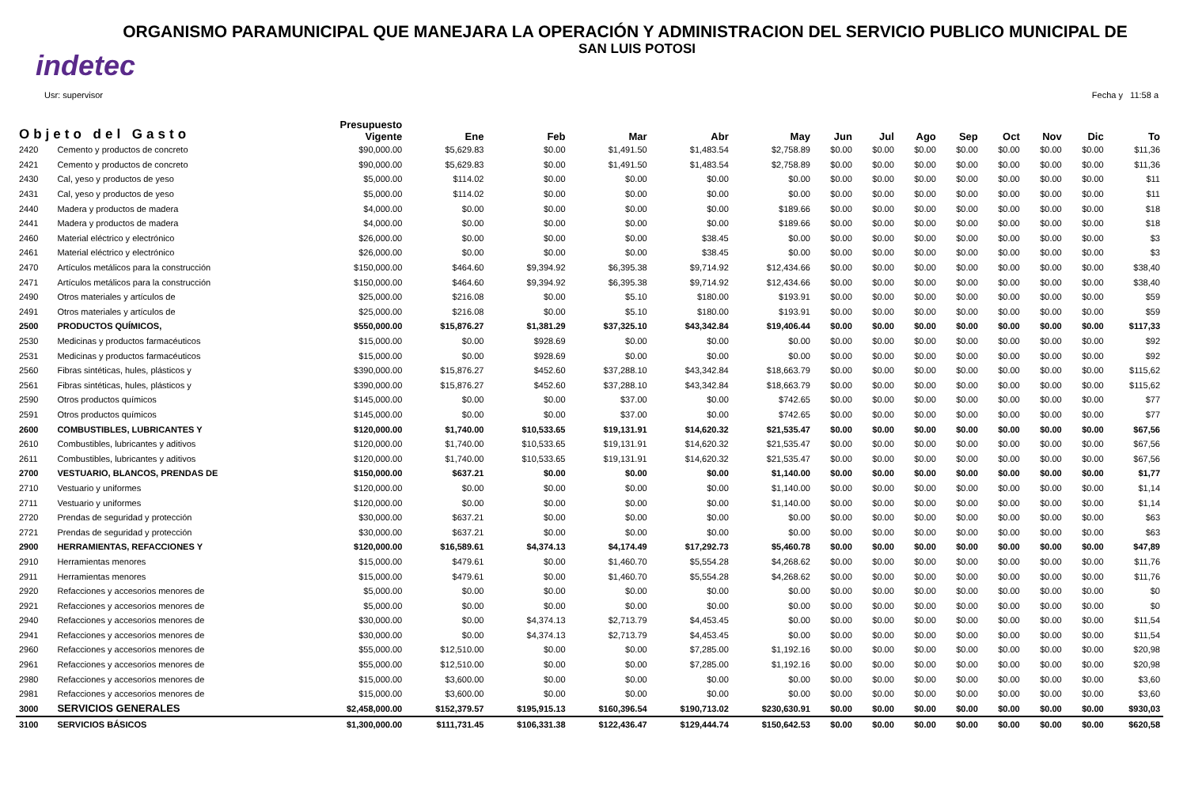ORGANISMO PARAMUNICIPAL QUE MANEJARA LA OPERACIÓN Y ADMINISTRACION DEL SERVICIO PUBLICO MUNICIPAL DE
SAN LUIS POTOSI
indetec
Usr: supervisor Fecha y 11:58 a
| Objeto del Gasto | | Presupuesto Vigente | Ene | Feb | Mar | Abr | May | Jun | Jul | Ago | Sep | Oct | Nov | Dic | To |
| --- | --- | --- | --- | --- | --- | --- | --- | --- | --- | --- | --- | --- | --- | --- | --- |
| 2420 | Cemento y productos de concreto | $90,000.00 | $5,629.83 | $0.00 | $1,491.50 | $1,483.54 | $2,758.89 | $0.00 | $0.00 | $0.00 | $0.00 | $0.00 | $0.00 | $0.00 | $11,36 |
| 2421 | Cemento y productos de concreto | $90,000.00 | $5,629.83 | $0.00 | $1,491.50 | $1,483.54 | $2,758.89 | $0.00 | $0.00 | $0.00 | $0.00 | $0.00 | $0.00 | $0.00 | $11,36 |
| 2430 | Cal, yeso y productos de yeso | $5,000.00 | $114.02 | $0.00 | $0.00 | $0.00 | $0.00 | $0.00 | $0.00 | $0.00 | $0.00 | $0.00 | $0.00 | $0.00 | $11 |
| 2431 | Cal, yeso y productos de yeso | $5,000.00 | $114.02 | $0.00 | $0.00 | $0.00 | $0.00 | $0.00 | $0.00 | $0.00 | $0.00 | $0.00 | $0.00 | $0.00 | $11 |
| 2440 | Madera y productos de madera | $4,000.00 | $0.00 | $0.00 | $0.00 | $0.00 | $189.66 | $0.00 | $0.00 | $0.00 | $0.00 | $0.00 | $0.00 | $0.00 | $18 |
| 2441 | Madera y productos de madera | $4,000.00 | $0.00 | $0.00 | $0.00 | $0.00 | $189.66 | $0.00 | $0.00 | $0.00 | $0.00 | $0.00 | $0.00 | $0.00 | $18 |
| 2460 | Material eléctrico y electrónico | $26,000.00 | $0.00 | $0.00 | $0.00 | $38.45 | $0.00 | $0.00 | $0.00 | $0.00 | $0.00 | $0.00 | $0.00 | $0.00 | $3 |
| 2461 | Material eléctrico y electrónico | $26,000.00 | $0.00 | $0.00 | $0.00 | $38.45 | $0.00 | $0.00 | $0.00 | $0.00 | $0.00 | $0.00 | $0.00 | $0.00 | $3 |
| 2470 | Artículos metálicos para la construcción | $150,000.00 | $464.60 | $9,394.92 | $6,395.38 | $9,714.92 | $12,434.66 | $0.00 | $0.00 | $0.00 | $0.00 | $0.00 | $0.00 | $0.00 | $38,40 |
| 2471 | Artículos metálicos para la construcción | $150,000.00 | $464.60 | $9,394.92 | $6,395.38 | $9,714.92 | $12,434.66 | $0.00 | $0.00 | $0.00 | $0.00 | $0.00 | $0.00 | $0.00 | $38,40 |
| 2490 | Otros materiales y artículos de | $25,000.00 | $216.08 | $0.00 | $5.10 | $180.00 | $193.91 | $0.00 | $0.00 | $0.00 | $0.00 | $0.00 | $0.00 | $0.00 | $59 |
| 2491 | Otros materiales y artículos de | $25,000.00 | $216.08 | $0.00 | $5.10 | $180.00 | $193.91 | $0.00 | $0.00 | $0.00 | $0.00 | $0.00 | $0.00 | $0.00 | $59 |
| 2500 | PRODUCTOS QUÍMICOS, | $550,000.00 | $15,876.27 | $1,381.29 | $37,325.10 | $43,342.84 | $19,406.44 | $0.00 | $0.00 | $0.00 | $0.00 | $0.00 | $0.00 | $0.00 | $117,33 |
| 2530 | Medicinas y productos farmacéuticos | $15,000.00 | $0.00 | $928.69 | $0.00 | $0.00 | $0.00 | $0.00 | $0.00 | $0.00 | $0.00 | $0.00 | $0.00 | $0.00 | $92 |
| 2531 | Medicinas y productos farmacéuticos | $15,000.00 | $0.00 | $928.69 | $0.00 | $0.00 | $0.00 | $0.00 | $0.00 | $0.00 | $0.00 | $0.00 | $0.00 | $0.00 | $92 |
| 2560 | Fibras sintéticas, hules, plásticos y | $390,000.00 | $15,876.27 | $452.60 | $37,288.10 | $43,342.84 | $18,663.79 | $0.00 | $0.00 | $0.00 | $0.00 | $0.00 | $0.00 | $0.00 | $115,62 |
| 2561 | Fibras sintéticas, hules, plásticos y | $390,000.00 | $15,876.27 | $452.60 | $37,288.10 | $43,342.84 | $18,663.79 | $0.00 | $0.00 | $0.00 | $0.00 | $0.00 | $0.00 | $0.00 | $115,62 |
| 2590 | Otros productos químicos | $145,000.00 | $0.00 | $0.00 | $37.00 | $0.00 | $742.65 | $0.00 | $0.00 | $0.00 | $0.00 | $0.00 | $0.00 | $0.00 | $77 |
| 2591 | Otros productos químicos | $145,000.00 | $0.00 | $0.00 | $37.00 | $0.00 | $742.65 | $0.00 | $0.00 | $0.00 | $0.00 | $0.00 | $0.00 | $0.00 | $77 |
| 2600 | COMBUSTIBLES, LUBRICANTES Y | $120,000.00 | $1,740.00 | $10,533.65 | $19,131.91 | $14,620.32 | $21,535.47 | $0.00 | $0.00 | $0.00 | $0.00 | $0.00 | $0.00 | $0.00 | $67,56 |
| 2610 | Combustibles, lubricantes y aditivos | $120,000.00 | $1,740.00 | $10,533.65 | $19,131.91 | $14,620.32 | $21,535.47 | $0.00 | $0.00 | $0.00 | $0.00 | $0.00 | $0.00 | $0.00 | $67,56 |
| 2611 | Combustibles, lubricantes y aditivos | $120,000.00 | $1,740.00 | $10,533.65 | $19,131.91 | $14,620.32 | $21,535.47 | $0.00 | $0.00 | $0.00 | $0.00 | $0.00 | $0.00 | $0.00 | $67,56 |
| 2700 | VESTUARIO, BLANCOS, PRENDAS DE | $150,000.00 | $637.21 | $0.00 | $0.00 | $0.00 | $1,140.00 | $0.00 | $0.00 | $0.00 | $0.00 | $0.00 | $0.00 | $0.00 | $1,77 |
| 2710 | Vestuario y uniformes | $120,000.00 | $0.00 | $0.00 | $0.00 | $0.00 | $1,140.00 | $0.00 | $0.00 | $0.00 | $0.00 | $0.00 | $0.00 | $0.00 | $1,14 |
| 2711 | Vestuario y uniformes | $120,000.00 | $0.00 | $0.00 | $0.00 | $0.00 | $1,140.00 | $0.00 | $0.00 | $0.00 | $0.00 | $0.00 | $0.00 | $0.00 | $1,14 |
| 2720 | Prendas de seguridad y protección | $30,000.00 | $637.21 | $0.00 | $0.00 | $0.00 | $0.00 | $0.00 | $0.00 | $0.00 | $0.00 | $0.00 | $0.00 | $0.00 | $63 |
| 2721 | Prendas de seguridad y protección | $30,000.00 | $637.21 | $0.00 | $0.00 | $0.00 | $0.00 | $0.00 | $0.00 | $0.00 | $0.00 | $0.00 | $0.00 | $0.00 | $63 |
| 2900 | HERRAMIENTAS, REFACCIONES Y | $120,000.00 | $16,589.61 | $4,374.13 | $4,174.49 | $17,292.73 | $5,460.78 | $0.00 | $0.00 | $0.00 | $0.00 | $0.00 | $0.00 | $0.00 | $47,89 |
| 2910 | Herramientas menores | $15,000.00 | $479.61 | $0.00 | $1,460.70 | $5,554.28 | $4,268.62 | $0.00 | $0.00 | $0.00 | $0.00 | $0.00 | $0.00 | $0.00 | $11,76 |
| 2911 | Herramientas menores | $15,000.00 | $479.61 | $0.00 | $1,460.70 | $5,554.28 | $4,268.62 | $0.00 | $0.00 | $0.00 | $0.00 | $0.00 | $0.00 | $0.00 | $11,76 |
| 2920 | Refacciones y accesorios menores de | $5,000.00 | $0.00 | $0.00 | $0.00 | $0.00 | $0.00 | $0.00 | $0.00 | $0.00 | $0.00 | $0.00 | $0.00 | $0.00 | $0 |
| 2921 | Refacciones y accesorios menores de | $5,000.00 | $0.00 | $0.00 | $0.00 | $0.00 | $0.00 | $0.00 | $0.00 | $0.00 | $0.00 | $0.00 | $0.00 | $0.00 | $0 |
| 2940 | Refacciones y accesorios menores de | $30,000.00 | $0.00 | $4,374.13 | $2,713.79 | $4,453.45 | $0.00 | $0.00 | $0.00 | $0.00 | $0.00 | $0.00 | $0.00 | $0.00 | $11,54 |
| 2941 | Refacciones y accesorios menores de | $30,000.00 | $0.00 | $4,374.13 | $2,713.79 | $4,453.45 | $0.00 | $0.00 | $0.00 | $0.00 | $0.00 | $0.00 | $0.00 | $0.00 | $11,54 |
| 2960 | Refacciones y accesorios menores de | $55,000.00 | $12,510.00 | $0.00 | $0.00 | $7,285.00 | $1,192.16 | $0.00 | $0.00 | $0.00 | $0.00 | $0.00 | $0.00 | $0.00 | $20,98 |
| 2961 | Refacciones y accesorios menores de | $55,000.00 | $12,510.00 | $0.00 | $0.00 | $7,285.00 | $1,192.16 | $0.00 | $0.00 | $0.00 | $0.00 | $0.00 | $0.00 | $0.00 | $20,98 |
| 2980 | Refacciones y accesorios menores de | $15,000.00 | $3,600.00 | $0.00 | $0.00 | $0.00 | $0.00 | $0.00 | $0.00 | $0.00 | $0.00 | $0.00 | $0.00 | $0.00 | $3,60 |
| 2981 | Refacciones y accesorios menores de | $15,000.00 | $3,600.00 | $0.00 | $0.00 | $0.00 | $0.00 | $0.00 | $0.00 | $0.00 | $0.00 | $0.00 | $0.00 | $0.00 | $3,60 |
| 3000 | SERVICIOS GENERALES | $2,458,000.00 | $152,379.57 | $195,915.13 | $160,396.54 | $190,713.02 | $230,630.91 | $0.00 | $0.00 | $0.00 | $0.00 | $0.00 | $0.00 | $0.00 | $930,03 |
| 3100 | SERVICIOS BÁSICOS | $1,300,000.00 | $111,731.45 | $106,331.38 | $122,436.47 | $129,444.74 | $150,642.53 | $0.00 | $0.00 | $0.00 | $0.00 | $0.00 | $0.00 | $0.00 | $620,58 |